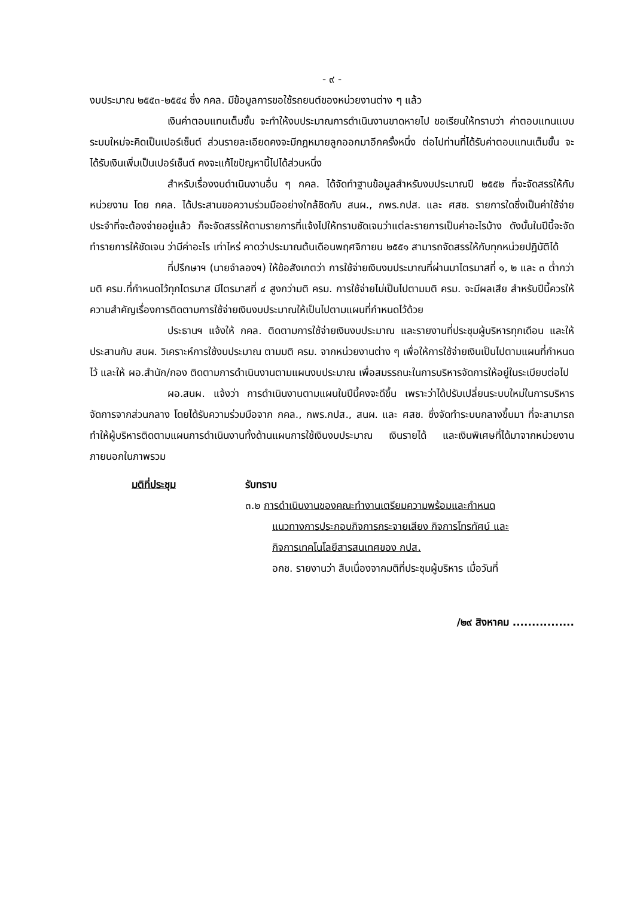- ๙ -
งบประมาณ ๒๕๕๓-๒๕๕๔ ซึ่ง กคล. มีข้อมูลการขอใช้รถยนต์ของหน่วยงานต่าง ๆ แล้ว
เงินค่าตอบแทนเต็มขั้น จะทำให้งบประมาณการดำเนินงานขาดหายไป ขอเรียนให้ทราบว่า ค่าตอบแทนแบบระบบใหม่จะคิดเป็นเปอร์เซ็นต์ ส่วนรายละเอียดคงจะมีกฎหมายลูกออกมาอีกครั้งหนึ่ง ต่อไปท่านที่ได้รับค่าตอบแทนเต็มขั้น จะได้รับเงินเพิ่มเป็นเปอร์เซ็นต์ คงจะแก้ไขปัญหานี้ไปได้ส่วนหนึ่ง
สำหรับเรื่องงบดำเนินงานอื่น ๆ กคล. ได้จัดทำฐานข้อมูลสำหรับงบประมาณปี ๒๕๕๒ ที่จะจัดสรรให้กับหน่วยงาน โดย กคล. ได้ประสานขอความร่วมมืออย่างใกล้ชิดกับ สนผ., กพร.กปส. และ ศสช. รายการใดซึ่งเป็นค่าใช้จ่ายประจำที่จะต้องจ่ายอยู่แล้ว ก็จะจัดสรรให้ตามรายการที่แจ้งไปให้ทราบชัดเจนว่าแต่ละรายการเป็นค่าอะไรบ้าง ดังนั้นในปีนี้จะจัดทำรายการให้ชัดเจน ว่ามีค่าอะไร เท่าไหร่ คาดว่าประมาณต้นเดือนพฤศจิกายน ๒๕๕๑ สามารถจัดสรรให้กับทุกหน่วยปฏิบัติได้
ที่ปรึกษาฯ (นายจำลองฯ) ให้ข้อสังเกตว่า การใช้จ่ายเงินงบประมาณที่ผ่านมาไตรมาสที่ ๑, ๒ และ ๓ ต่ำกว่ามติ ครม.ที่กำหนดไว้ทุกไตรมาส มีไตรมาสที่ ๔ สูงกว่ามติ ครม. การใช้จ่ายไม่เป็นไปตามมติ ครม. จะมีผลเสีย สำหรับปีนี้ควรให้ความสำคัญเรื่องการติดตามการใช้จ่ายเงินงบประมาณให้เป็นไปตามแผนที่กำหนดไว้ด้วย
ประธานฯ แจ้งให้ กคล. ติดตามการใช้จ่ายเงินงบประมาณ และรายงานที่ประชุมผู้บริหารทุกเดือน และให้ประสานกับ สนผ. วิเคราะห์การใช้งบประมาณ ตามมติ ครม. จากหน่วยงานต่าง ๆ เพื่อให้การใช้จ่ายเงินเป็นไปตามแผนที่กำหนดไว้ และให้ ผอ.สำนัก/กอง ติดตามการดำเนินงานตามแผนงบประมาณ เพื่อสมรรถนะในการบริหารจัดการให้อยู่ในระเบียบต่อไป
ผอ.สนผ. แจ้งว่า การดำเนินงานตามแผนในปีนี้คงจะดีขึ้น เพราะว่าได้ปรับเปลี่ยนระบบใหม่ในการบริหารจัดการจากส่วนกลาง โดยได้รับความร่วมมือจาก กคล., กพร.กปส., สนผ. และ ศสช. ซึ่งจัดทำระบบกลางขึ้นมา ที่จะสามารถทำให้ผู้บริหารติดตามแผนการดำเนินงานทั้งด้านแผนการใช้เงินงบประมาณ เงินรายได้ และเงินพิเศษที่ได้มาจากหน่วยงานภายนอกในภาพรวม
มติที่ประชุม รับทราบ
๓.๒ การดำเนินงานของคณะทำงานเตรียมความพร้อมและกำหนด
แนวทางการประกอบกิจการกระจายเสียง กิจการโทรทัศน์ และ
กิจการเทคโนโลยีสารสนเทศของ กปส.
อกช. รายงานว่า สืบเนื่องจากมติที่ประชุมผู้บริหาร เมื่อวันที่
/๒๙ สิงหาคม ................